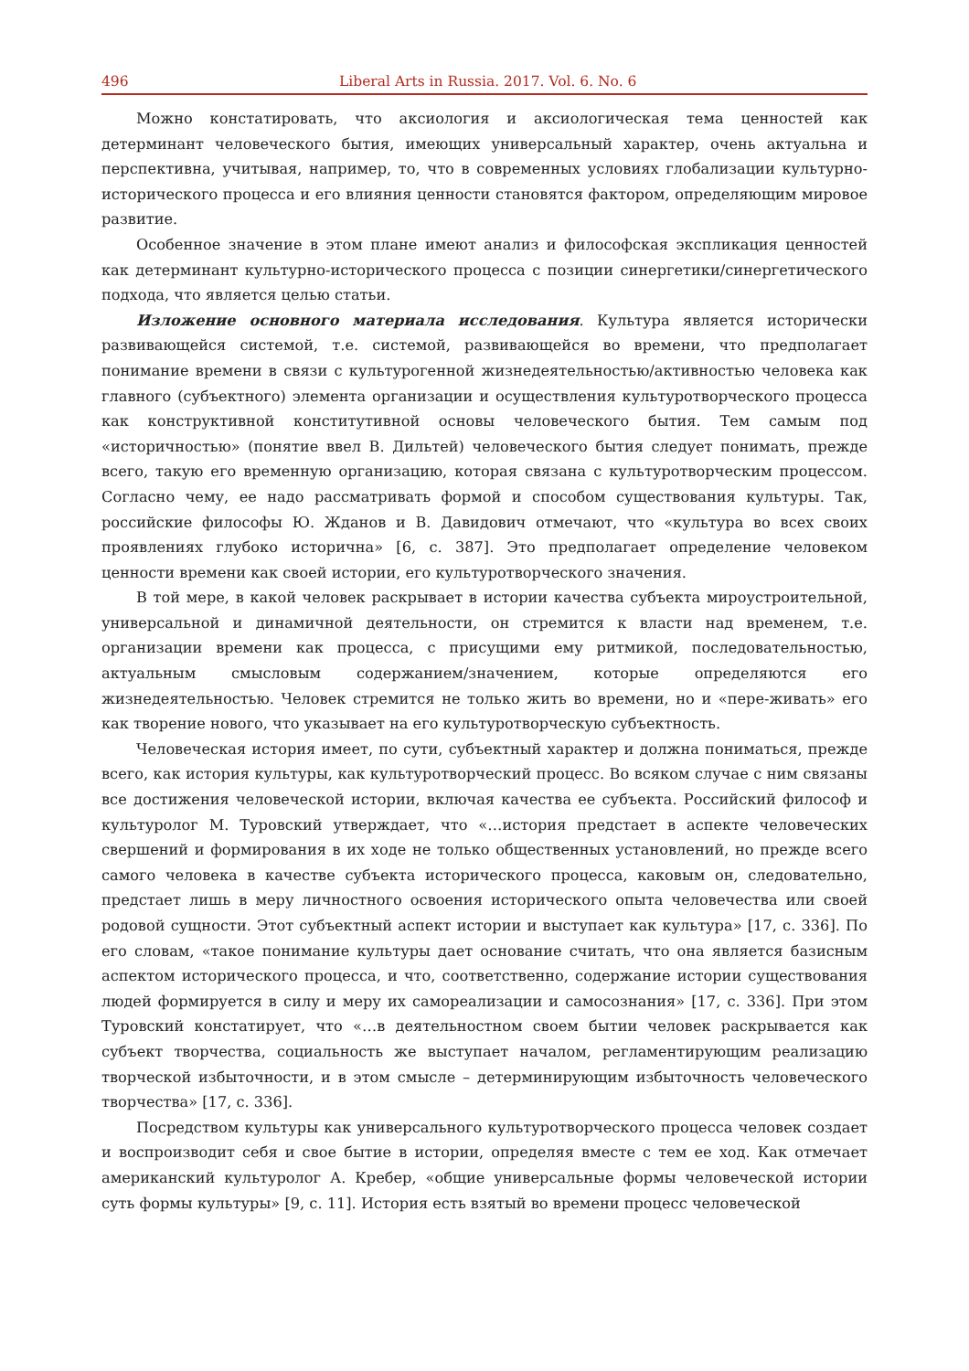496 Liberal Arts in Russia. 2017. Vol. 6. No. 6
Можно констатировать, что аксиология и аксиологическая тема ценностей как детерминант человеческого бытия, имеющих универсальный характер, очень актуальна и перспективна, учитывая, например, то, что в современных условиях глобализации культурно-исторического процесса и его влияния ценности становятся фактором, определяющим мировое развитие.
Особенное значение в этом плане имеют анализ и философская экспликация ценностей как детерминант культурно-исторического процесса с позиции синергетики/синергетического подхода, что является целью статьи.
Изложение основного материала исследования. Культура является исторически развивающейся системой, т.е. системой, развивающейся во времени, что предполагает понимание времени в связи с культурогенной жизнедеятельностью/активностью человека как главного (субъектного) элемента организации и осуществления культуротворческого процесса как конструктивной конститутивной основы человеческого бытия. Тем самым под «историчностью» (понятие ввел В. Дильтей) человеческого бытия следует понимать, прежде всего, такую его временную организацию, которая связана с культуротворческим процессом. Согласно чему, ее надо рассматривать формой и способом существования культуры. Так, российские философы Ю. Жданов и В. Давидович отмечают, что «культура во всех своих проявлениях глубоко исторична» [6, с. 387]. Это предполагает определение человеком ценности времени как своей истории, его культуротворческого значения.
В той мере, в какой человек раскрывает в истории качества субъекта мироустроительной, универсальной и динамичной деятельности, он стремится к власти над временем, т.е. организации времени как процесса, с присущими ему ритмикой, последовательностью, актуальным смысловым содержанием/значением, которые определяются его жизнедеятельностью. Человек стремится не только жить во времени, но и «пере-живать» его как творение нового, что указывает на его культуротворческую субъектность.
Человеческая история имеет, по сути, субъектный характер и должна пониматься, прежде всего, как история культуры, как культуротворческий процесс. Во всяком случае с ним связаны все достижения человеческой истории, включая качества ее субъекта. Российский философ и культуролог М. Туровский утверждает, что «…история предстает в аспекте человеческих свершений и формирования в их ходе не только общественных установлений, но прежде всего самого человека в качестве субъекта исторического процесса, каковым он, следовательно, предстает лишь в меру личностного освоения исторического опыта человечества или своей родовой сущности. Этот субъектный аспект истории и выступает как культура» [17, с. 336]. По его словам, «такое понимание культуры дает основание считать, что она является базисным аспектом исторического процесса, и что, соответственно, содержание истории существования людей формируется в силу и меру их самореализации и самосознания» [17, с. 336]. При этом Туровский констатирует, что «…в деятельностном своем бытии человек раскрывается как субъект творчества, социальность же выступает началом, регламентирующим реализацию творческой избыточности, и в этом смысле – детерминирующим избыточность человеческого творчества» [17, с. 336].
Посредством культуры как универсального культуротворческого процесса человек создает и воспроизводит себя и свое бытие в истории, определяя вместе с тем ее ход. Как отмечает американский культуролог А. Кребер, «общие универсальные формы человеческой истории суть формы культуры» [9, с. 11]. История есть взятый во времени процесс человеческой